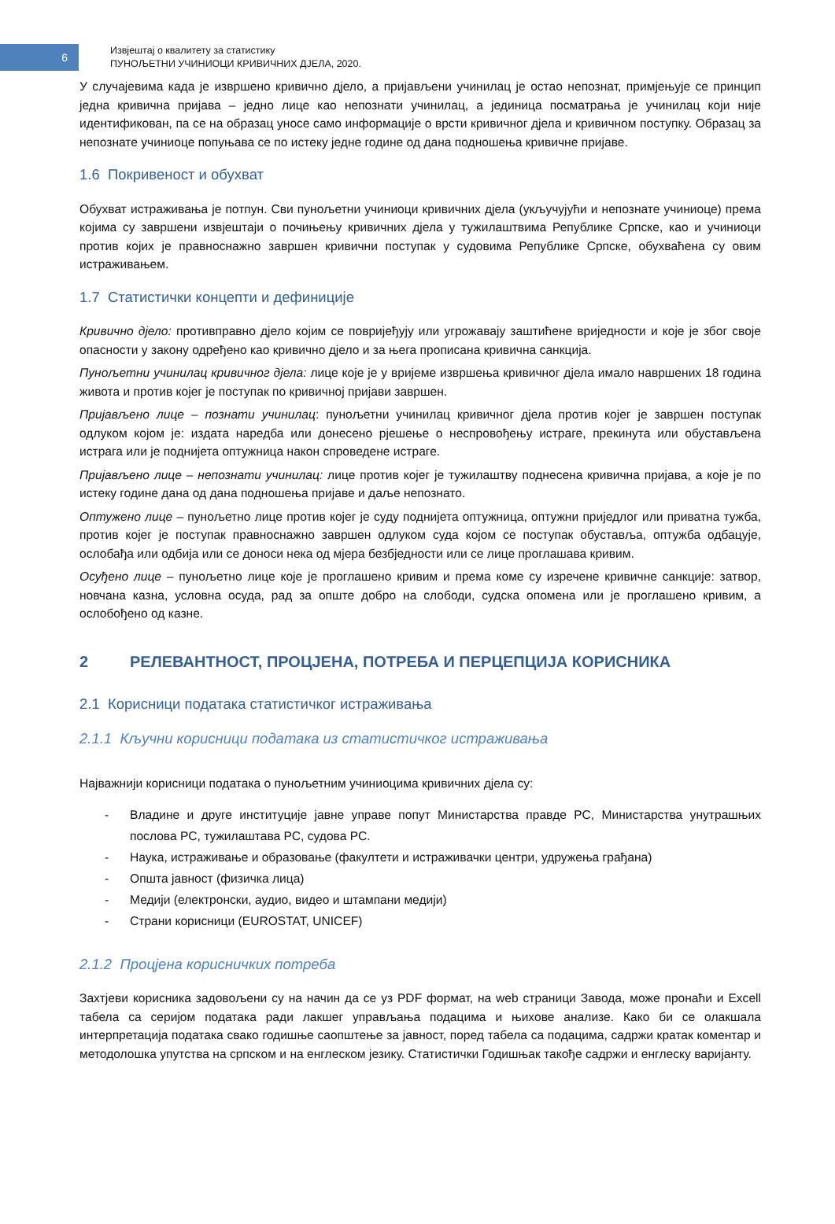6
Извјештај о квалитету за статистику
ПУНОЉЕТНИ УЧИНИОЦИ КРИВИЧНИХ ДЈЕЛА, 2020.
У случајевима када је извршено кривично дјело, а пријављени учинилац је остао непознат, примјењује се принцип једна кривична пријава – једно лице као непознати учинилац, а јединица посматрања је учинилац који није идентификован, па се на образац уносе само информације о врсти кривичног дјела и кривичном поступку. Образац за непознате учиниоце попуњава се по истеку једне године од дана подношења кривичне пријаве.
1.6 Покривеност и обухват
Обухват истраживања је потпун. Сви пунољетни учиниоци кривичних дјела (укључујући и непознате учиниоце) према којима су завршени извјештаји о почињењу кривичних дјела у тужилаштвима Републике Српске, као и учиниоци против којих је правноснажно завршен кривични поступак у судовима Републике Српске, обухваћена су овим истраживањем.
1.7 Статистички концепти и дефиниције
Кривично дјело: противправно дјело којим се повријеђују или угрожавају заштићене вриједности и које је због своје опасности у закону одређено као кривично дјело и за њега прописана кривична санкција.
Пунољетни учинилац кривичног дјела: лице које је у вријеме извршења кривичног дјела имало навршених 18 година живота и против којег је поступак по кривичној пријави завршен.
Пријављено лице – познати учинилац: пунољетни учинилац кривичног дјела против којег је завршен поступак одлуком којом је: издата наредба или донесено рјешење о неспровођењу истраге, прекинута или обустављена истрага или је поднијета оптужница након спроведене истраге.
Пријављено лице – непознати учинилац: лице против којег је тужилаштву поднесена кривична пријава, а које је по истеку године дана од дана подношења пријаве и даље непознато.
Оптужено лице – пунољетно лице против којег је суду поднијета оптужница, оптужни приједлог или приватна тужба, против којег је поступак правноснажно завршен одлуком суда којом се поступак обуставља, оптужба одбацује, ослобађа или одбија или се доноси нека од мјера безбједности или се лице проглашава кривим.
Осуђено лице – пунољетно лице које је проглашено кривим и према коме су изречене кривичне санкције: затвор, новчана казна, условна осуда, рад за опште добро на слободи, судска опомена или је проглашено кривим, а ослобођено од казне.
2 РЕЛЕВАНТНОСТ, ПРОЦЈЕНА, ПОТРЕБА И ПЕРЦЕПЦИЈА КОРИСНИКА
2.1 Корисници података статистичког истраживања
2.1.1 Кључни корисници података из статистичког истраживања
Најважнији корисници података о пунољетним учиниоцима кривичних дјела су:
- Владине и друге институције јавне управе попут Министарства правде РС, Министарства унутрашњих послова РС, тужилаштава РС, судова РС.
- Наука, истраживање и образовање (факултети и истраживачки центри, удружења грађана)
- Општа јавност (физичка лица)
- Медији (електронски, аудио, видео и штампани медији)
- Страни корисници (EUROSTAT, UNICEF)
2.1.2 Процјена корисничких потреба
Захтјеви корисника задовољени су на начин да се уз PDF формат, на web страници Завода, може пронаћи и Excell табела са серијом података ради лакшег управљања подацима и њихове анализе. Како би се олакшала интерпретација података свако годишње саопштење за јавност, поред табела са подацима, садржи кратак коментар и методолошка упутства на српском и на енглеском језику. Статистички Годишњак такође садржи и енглеску варијанту.